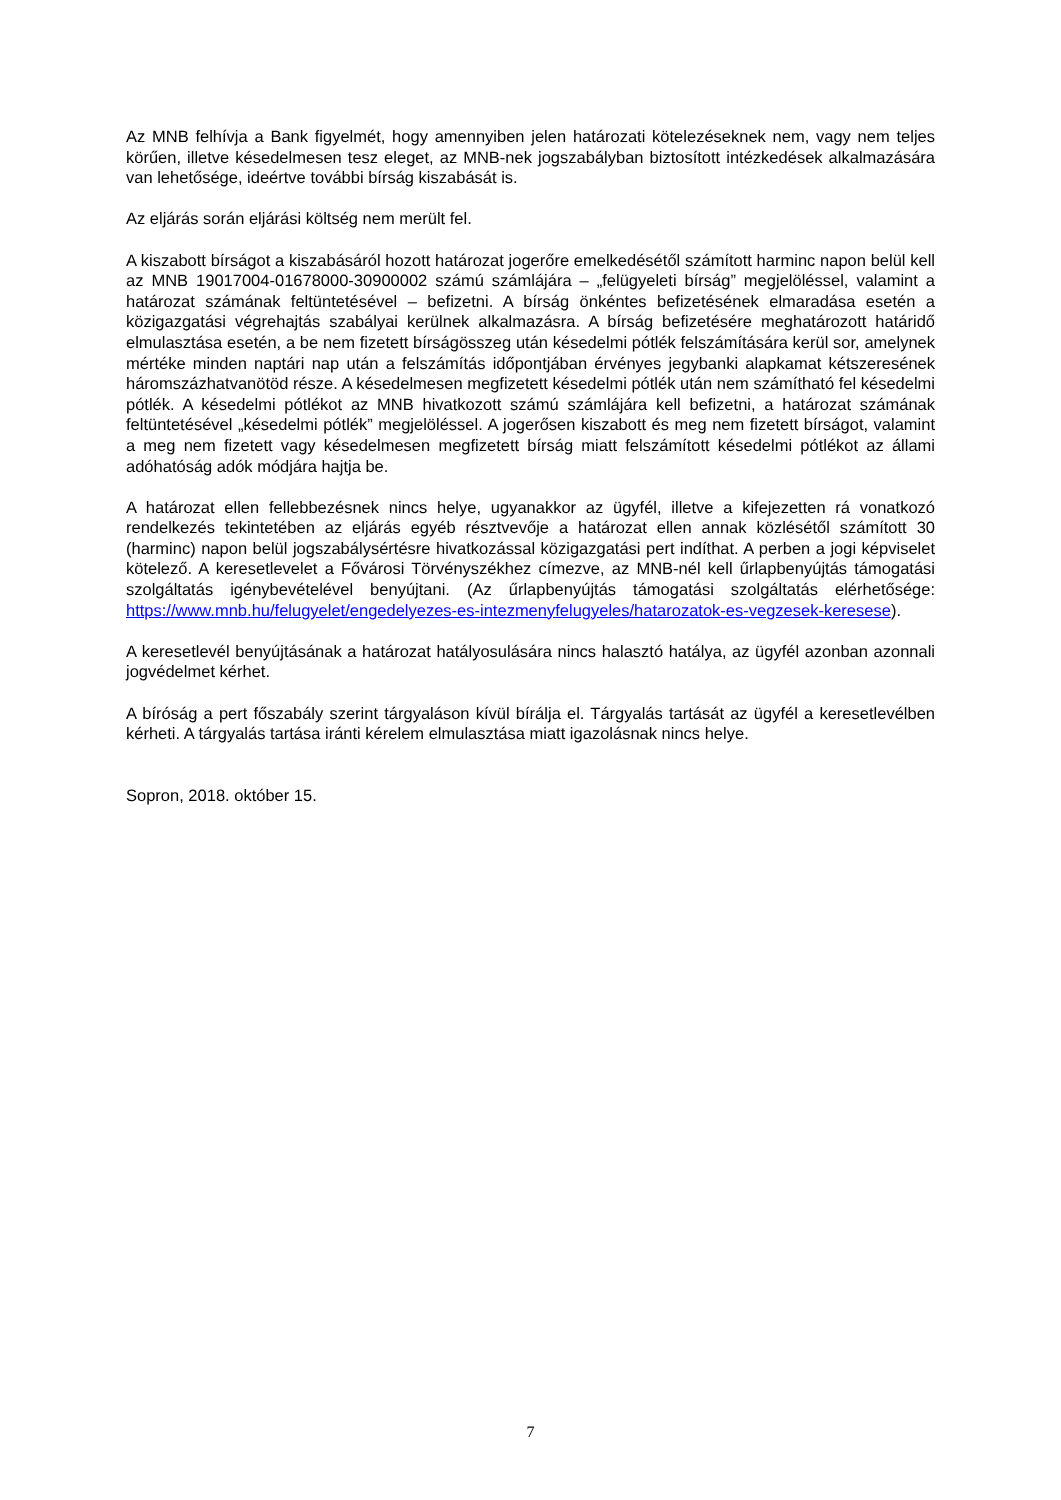Az MNB felhívja a Bank figyelmét, hogy amennyiben jelen határozati kötelezéseknek nem, vagy nem teljes körűen, illetve késedelmesen tesz eleget, az MNB-nek jogszabályban biztosított intézkedések alkalmazására van lehetősége, ideértve további bírság kiszabását is.
Az eljárás során eljárási költség nem merült fel.
A kiszabott bírságot a kiszabásáról hozott határozat jogerőre emelkedésétől számított harminc napon belül kell az MNB 19017004-01678000-30900002 számú számlájára – „felügyeleti bírság” megjelöléssel, valamint a határozat számának feltüntetésével – befizetni. A bírság önkéntes befizetésének elmaradása esetén a közigazgatási végrehajtás szabályai kerülnek alkalmazásra. A bírság befizetésére meghatározott határidő elmulasztása esetén, a be nem fizetett bírságösszeg után késedelmi pótlék felszámítására kerül sor, amelynek mértéke minden naptári nap után a felszámítás időpontjában érvényes jegybanki alapkamat kétszeresének háromszázhatvanötöd része. A késedelmesen megfizetett késedelmi pótlék után nem számítható fel késedelmi pótlék. A késedelmi pótlékot az MNB hivatkozott számú számlájára kell befizetni, a határozat számának feltüntetésével „késedelmi pótlék” megjelöléssel. A jogerősen kiszabott és meg nem fizetett bírságot, valamint a meg nem fizetett vagy késedelmesen megfizetett bírság miatt felszámított késedelmi pótlékot az állami adóhatóság adók módjára hajtja be.
A határozat ellen fellebbezésnek nincs helye, ugyanakkor az ügyfél, illetve a kifejezetten rá vonatkozó rendelkezés tekintetében az eljárás egyéb résztvevője a határozat ellen annak közlésétől számított 30 (harminc) napon belül jogszabálysértésre hivatkozással közigazgatási pert indíthat. A perben a jogi képviselet kötelező. A keresetlevelet a Fővárosi Törvényszékhez címezve, az MNB-nél kell űrlapbenyújtás támogatási szolgáltatás igénybevételével benyújtani. (Az űrlapbenyújtás támogatási szolgáltatás elérhetősége: https://www.mnb.hu/felugyelet/engedelyezes-es-intezmenyfelugyeles/hatarozatok-es-vegzesek-keresese).
A keresetlevél benyújtásának a határozat hatályosulására nincs halasztó hatálya, az ügyfél azonban azonnali jogvédelmet kérhet.
A bíróság a pert főszabály szerint tárgyaláson kívül bírálja el. Tárgyalás tartását az ügyfél a keresetlevélben kérheti. A tárgyalás tartása iránti kérelem elmulasztása miatt igazolásnak nincs helye.
Sopron, 2018. október 15.
7